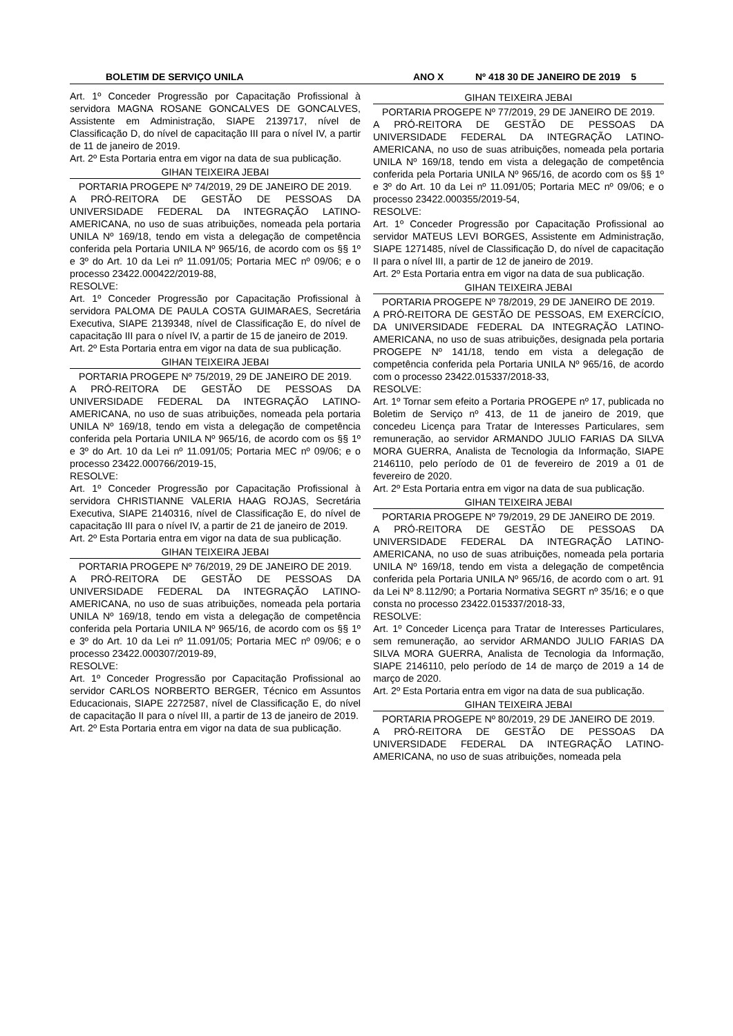BOLETIM DE SERVIÇO UNILA ANO X Nº 418 30 DE JANEIRO DE 2019 5
Art. 1º Conceder Progressão por Capacitação Profissional à servidora MAGNA ROSANE GONCALVES DE GONCALVES, Assistente em Administração, SIAPE 2139717, nível de Classificação D, do nível de capacitação III para o nível IV, a partir de 11 de janeiro de 2019.
Art. 2º Esta Portaria entra em vigor na data de sua publicação.
GIHAN TEIXEIRA JEBAI
PORTARIA PROGEPE Nº 74/2019, 29 DE JANEIRO DE 2019.
A PRÓ-REITORA DE GESTÃO DE PESSOAS DA UNIVERSIDADE FEDERAL DA INTEGRAÇÃO LATINO-AMERICANA, no uso de suas atribuições, nomeada pela portaria UNILA Nº 169/18, tendo em vista a delegação de competência conferida pela Portaria UNILA Nº 965/16, de acordo com os §§ 1º e 3º do Art. 10 da Lei nº 11.091/05; Portaria MEC nº 09/06; e o processo 23422.000422/2019-88,
RESOLVE:
Art. 1º Conceder Progressão por Capacitação Profissional à servidora PALOMA DE PAULA COSTA GUIMARAES, Secretária Executiva, SIAPE 2139348, nível de Classificação E, do nível de capacitação III para o nível IV, a partir de 15 de janeiro de 2019.
Art. 2º Esta Portaria entra em vigor na data de sua publicação.
GIHAN TEIXEIRA JEBAI
PORTARIA PROGEPE Nº 75/2019, 29 DE JANEIRO DE 2019.
A PRÓ-REITORA DE GESTÃO DE PESSOAS DA UNIVERSIDADE FEDERAL DA INTEGRAÇÃO LATINO-AMERICANA, no uso de suas atribuições, nomeada pela portaria UNILA Nº 169/18, tendo em vista a delegação de competência conferida pela Portaria UNILA Nº 965/16, de acordo com os §§ 1º e 3º do Art. 10 da Lei nº 11.091/05; Portaria MEC nº 09/06; e o processo 23422.000766/2019-15,
RESOLVE:
Art. 1º Conceder Progressão por Capacitação Profissional à servidora CHRISTIANNE VALERIA HAAG ROJAS, Secretária Executiva, SIAPE 2140316, nível de Classificação E, do nível de capacitação III para o nível IV, a partir de 21 de janeiro de 2019.
Art. 2º Esta Portaria entra em vigor na data de sua publicação.
GIHAN TEIXEIRA JEBAI
PORTARIA PROGEPE Nº 76/2019, 29 DE JANEIRO DE 2019.
A PRÓ-REITORA DE GESTÃO DE PESSOAS DA UNIVERSIDADE FEDERAL DA INTEGRAÇÃO LATINO-AMERICANA, no uso de suas atribuições, nomeada pela portaria UNILA Nº 169/18, tendo em vista a delegação de competência conferida pela Portaria UNILA Nº 965/16, de acordo com os §§ 1º e 3º do Art. 10 da Lei nº 11.091/05; Portaria MEC nº 09/06; e o processo 23422.000307/2019-89,
RESOLVE:
Art. 1º Conceder Progressão por Capacitação Profissional ao servidor CARLOS NORBERTO BERGER, Técnico em Assuntos Educacionais, SIAPE 2272587, nível de Classificação E, do nível de capacitação II para o nível III, a partir de 13 de janeiro de 2019.
Art. 2º Esta Portaria entra em vigor na data de sua publicação.
GIHAN TEIXEIRA JEBAI
PORTARIA PROGEPE Nº 77/2019, 29 DE JANEIRO DE 2019.
A PRÓ-REITORA DE GESTÃO DE PESSOAS DA UNIVERSIDADE FEDERAL DA INTEGRAÇÃO LATINO-AMERICANA, no uso de suas atribuições, nomeada pela portaria UNILA Nº 169/18, tendo em vista a delegação de competência conferida pela Portaria UNILA Nº 965/16, de acordo com os §§ 1º e 3º do Art. 10 da Lei nº 11.091/05; Portaria MEC nº 09/06; e o processo 23422.000355/2019-54,
RESOLVE:
Art. 1º Conceder Progressão por Capacitação Profissional ao servidor MATEUS LEVI BORGES, Assistente em Administração, SIAPE 1271485, nível de Classificação D, do nível de capacitação II para o nível III, a partir de 12 de janeiro de 2019.
Art. 2º Esta Portaria entra em vigor na data de sua publicação.
GIHAN TEIXEIRA JEBAI
PORTARIA PROGEPE Nº 78/2019, 29 DE JANEIRO DE 2019.
A PRÓ-REITORA DE GESTÃO DE PESSOAS, EM EXERCÍCIO, DA UNIVERSIDADE FEDERAL DA INTEGRAÇÃO LATINO-AMERICANA, no uso de suas atribuições, designada pela portaria PROGEPE Nº 141/18, tendo em vista a delegação de competência conferida pela Portaria UNILA Nº 965/16, de acordo com o processo 23422.015337/2018-33,
RESOLVE:
Art. 1º Tornar sem efeito a Portaria PROGEPE nº 17, publicada no Boletim de Serviço nº 413, de 11 de janeiro de 2019, que concedeu Licença para Tratar de Interesses Particulares, sem remuneração, ao servidor ARMANDO JULIO FARIAS DA SILVA MORA GUERRA, Analista de Tecnologia da Informação, SIAPE 2146110, pelo período de 01 de fevereiro de 2019 a 01 de fevereiro de 2020.
Art. 2º Esta Portaria entra em vigor na data de sua publicação.
GIHAN TEIXEIRA JEBAI
PORTARIA PROGEPE Nº 79/2019, 29 DE JANEIRO DE 2019.
A PRÓ-REITORA DE GESTÃO DE PESSOAS DA UNIVERSIDADE FEDERAL DA INTEGRAÇÃO LATINO-AMERICANA, no uso de suas atribuições, nomeada pela portaria UNILA Nº 169/18, tendo em vista a delegação de competência conferida pela Portaria UNILA Nº 965/16, de acordo com o art. 91 da Lei Nº 8.112/90; a Portaria Normativa SEGRT nº 35/16; e o que consta no processo 23422.015337/2018-33,
RESOLVE:
Art. 1º Conceder Licença para Tratar de Interesses Particulares, sem remuneração, ao servidor ARMANDO JULIO FARIAS DA SILVA MORA GUERRA, Analista de Tecnologia da Informação, SIAPE 2146110, pelo período de 14 de março de 2019 a 14 de março de 2020.
Art. 2º Esta Portaria entra em vigor na data de sua publicação.
GIHAN TEIXEIRA JEBAI
PORTARIA PROGEPE Nº 80/2019, 29 DE JANEIRO DE 2019.
A PRÓ-REITORA DE GESTÃO DE PESSOAS DA UNIVERSIDADE FEDERAL DA INTEGRAÇÃO LATINO-AMERICANA, no uso de suas atribuições, nomeada pela